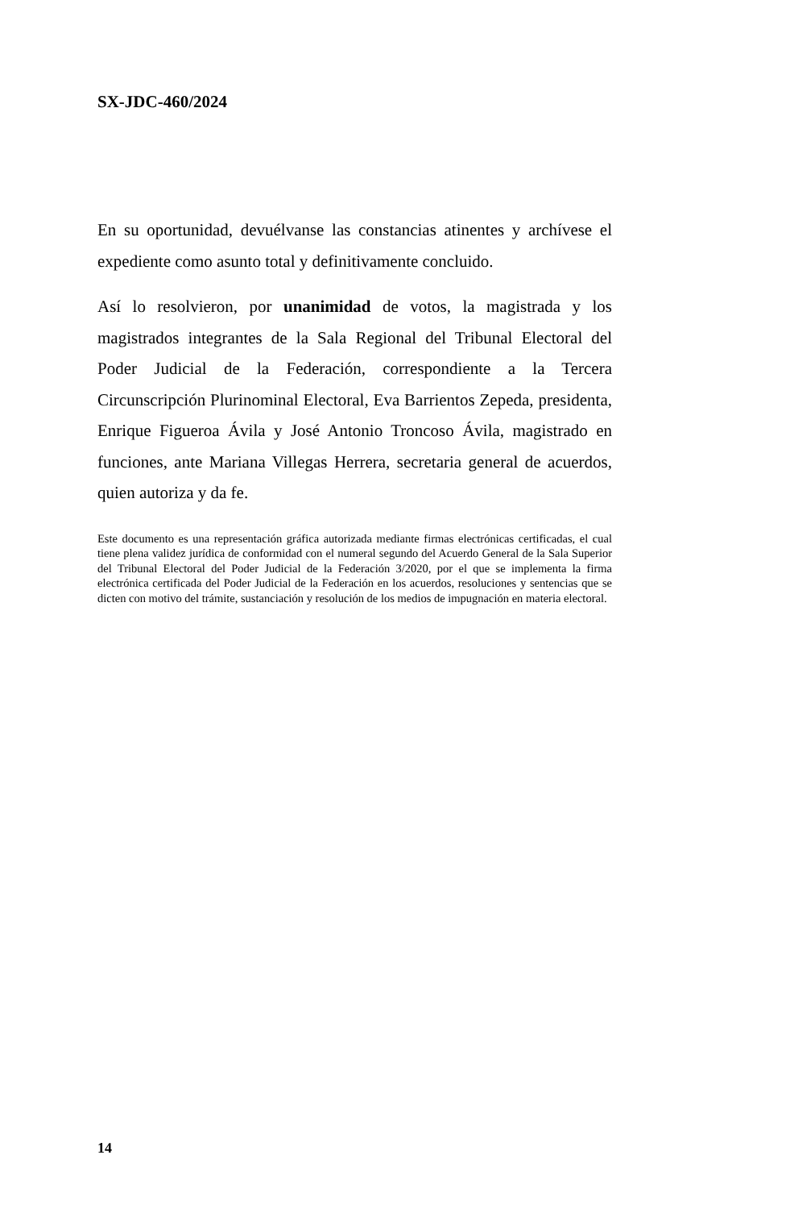SX-JDC-460/2024
En su oportunidad, devuélvanse las constancias atinentes y archívese el expediente como asunto total y definitivamente concluido.
Así lo resolvieron, por unanimidad de votos, la magistrada y los magistrados integrantes de la Sala Regional del Tribunal Electoral del Poder Judicial de la Federación, correspondiente a la Tercera Circunscripción Plurinominal Electoral, Eva Barrientos Zepeda, presidenta, Enrique Figueroa Ávila y José Antonio Troncoso Ávila, magistrado en funciones, ante Mariana Villegas Herrera, secretaria general de acuerdos, quien autoriza y da fe.
Este documento es una representación gráfica autorizada mediante firmas electrónicas certificadas, el cual tiene plena validez jurídica de conformidad con el numeral segundo del Acuerdo General de la Sala Superior del Tribunal Electoral del Poder Judicial de la Federación 3/2020, por el que se implementa la firma electrónica certificada del Poder Judicial de la Federación en los acuerdos, resoluciones y sentencias que se dicten con motivo del trámite, sustanciación y resolución de los medios de impugnación en materia electoral.
14